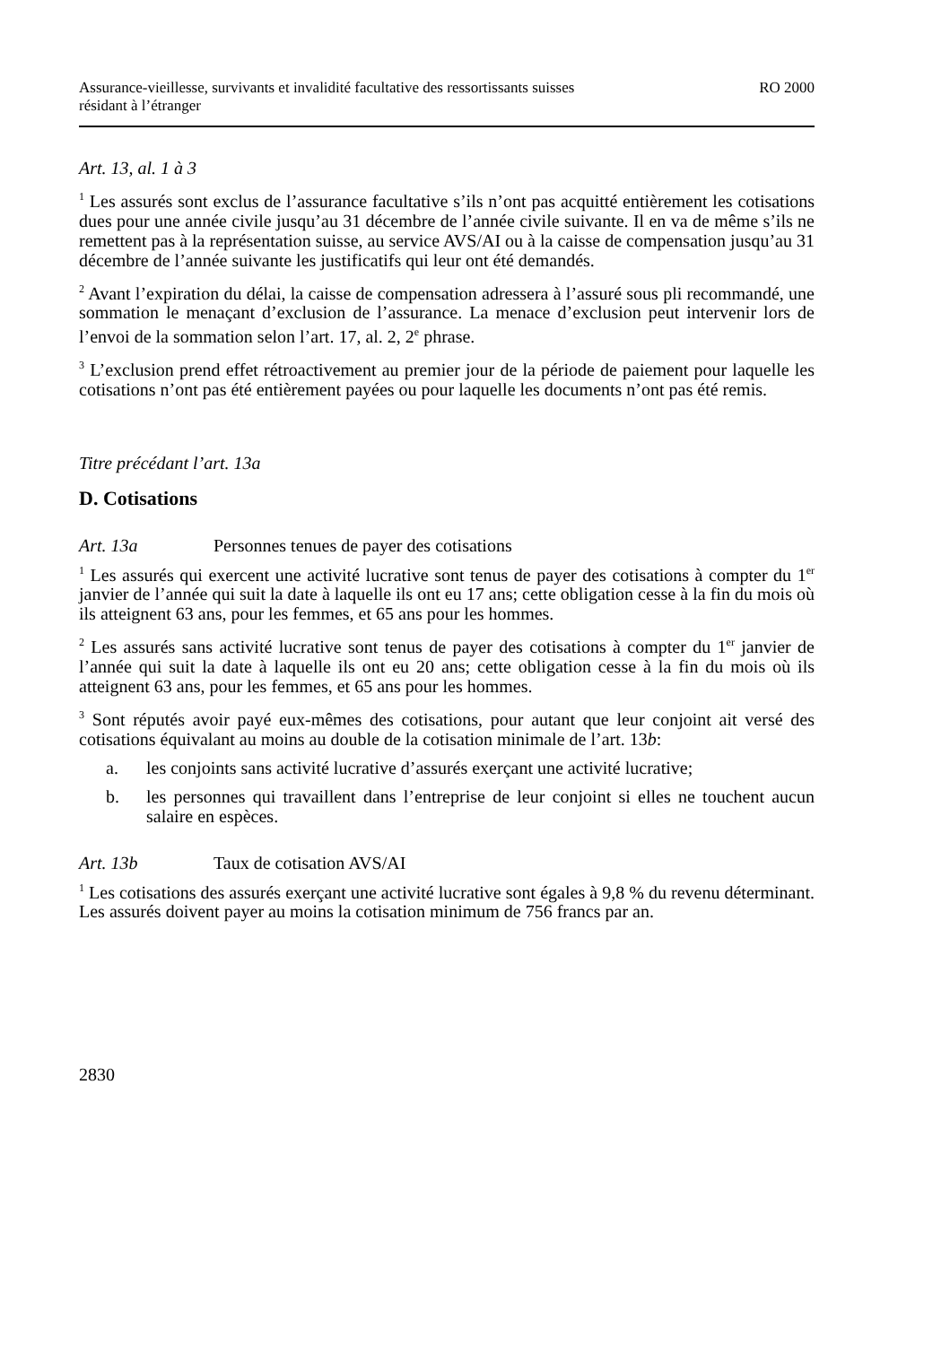Assurance-vieillesse, survivants et invalidité facultative des ressortissants suisses
résidant à l’étranger
RO 2000
Art. 13, al. 1 à 3
<sup>1</sup> Les assurés sont exclus de l’assurance facultative s’ils n’ont pas acquitté entièrement les cotisations dues pour une année civile jusqu’au 31 décembre de l’année civile suivante. Il en va de même s’ils ne remettent pas à la représentation suisse, au service AVS/AI ou à la caisse de compensation jusqu’au 31 décembre de l’année suivante les justificatifs qui leur ont été demandés.
<sup>2</sup> Avant l’expiration du délai, la caisse de compensation adressera à l’assuré sous pli recommandé, une sommation le menaçant d’exclusion de l’assurance. La menace d’exclusion peut intervenir lors de l’envoi de la sommation selon l’art. 17, al. 2, 2<sup>e</sup> phrase.
<sup>3</sup> L’exclusion prend effet rétroactivement au premier jour de la période de paiement pour laquelle les cotisations n’ont pas été entièrement payées ou pour laquelle les documents n’ont pas été remis.
Titre précédant l’art. 13a
D. Cotisations
Art. 13a Personnes tenues de payer des cotisations
<sup>1</sup> Les assurés qui exercent une activité lucrative sont tenus de payer des cotisations à compter du 1<sup>er</sup> janvier de l’année qui suit la date à laquelle ils ont eu 17 ans; cette obligation cesse à la fin du mois où ils atteignent 63 ans, pour les femmes, et 65 ans pour les hommes.
<sup>2</sup> Les assurés sans activité lucrative sont tenus de payer des cotisations à compter du 1<sup>er</sup> janvier de l’année qui suit la date à laquelle ils ont eu 20 ans; cette obligation cesse à la fin du mois où ils atteignent 63 ans, pour les femmes, et 65 ans pour les hommes.
<sup>3</sup> Sont réputés avoir payé eux-mêmes des cotisations, pour autant que leur conjoint ait versé des cotisations équivalant au moins au double de la cotisation minimale de l’art. 13b:
a. les conjoints sans activité lucrative d’assurés exerçant une activité lucrative;
b. les personnes qui travaillent dans l’entreprise de leur conjoint si elles ne touchent aucun salaire en espèces.
Art. 13b Taux de cotisation AVS/AI
<sup>1</sup> Les cotisations des assurés exerçant une activité lucrative sont égales à 9,8 % du revenu déterminant. Les assurés doivent payer au moins la cotisation minimum de 756 francs par an.
2830